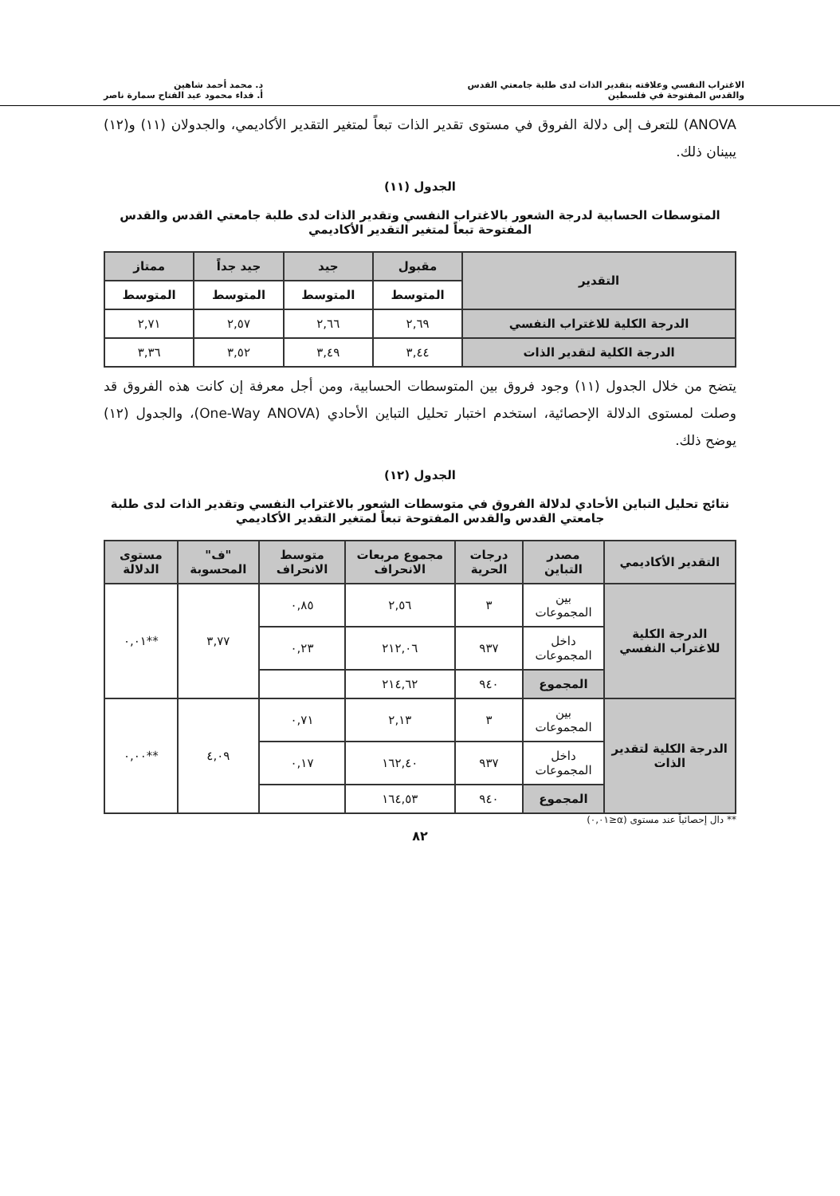الاغتراب النفسي وعلاقته بتقدير الذات لدى طلبة جامعتي القدس
والقدس المفتوحة في فلسطين
د. محمد أحمد شاهين
أ. فداء محمود عبد الفتاح سمارة ناصر
ANOVA) للتعرف إلى دلالة الفروق في مستوى تقدير الذات تبعاً لمتغير التقدير الأكاديمي، والجدولان (١١) و(١٢) يبينان ذلك.
الجدول (١١)
المتوسطات الحسابية لدرجة الشعور بالاغتراب النفسي وتقدير الذات لدى طلبة جامعتي القدس والقدس المفتوحة تبعاً لمتغير التقدير الأكاديمي
| التقدير | مقبول | جيد | جيد جداً | ممتاز |
| --- | --- | --- | --- | --- |
| | المتوسط | المتوسط | المتوسط | المتوسط |
| الدرجة الكلية للاغتراب النفسي | ٢,٦٩ | ٢,٦٦ | ٢,٥٧ | ٢,٧١ |
| الدرجة الكلية لتقدير الذات | ٣,٤٤ | ٣,٤٩ | ٣,٥٢ | ٣,٣٦ |
يتضح من خلال الجدول (١١) وجود فروق بين المتوسطات الحسابية، ومن أجل معرفة إن كانت هذه الفروق قد وصلت لمستوى الدلالة الإحصائية، استخدم اختبار تحليل التباين الأحادي (One-Way ANOVA)، والجدول (١٢) يوضح ذلك.
الجدول (١٢)
نتائج تحليل التباين الأحادي لدلالة الفروق في متوسطات الشعور بالاغتراب النفسي وتقدير الذات لدى طلبة جامعتي القدس والقدس المفتوحة تبعاً لمتغير التقدير الأكاديمي
| التقدير الأكاديمي | مصدر التباين | درجات الحرية | مجموع مربعات الانحراف | متوسط الانحراف | "ف" المحسوبة | مستوى الدلالة |
| --- | --- | --- | --- | --- | --- | --- |
| الدرجة الكلية للاغتراب النفسي | بين المجموعات | ٣ | ٢,٥٦ | ٠,٨٥ | ٣,٧٧ | **٠,٠١ |
| | داخل المجموعات | ٩٣٧ | ٢١٢,٠٦ | ٠,٢٣ | | |
| | المجموع | ٩٤٠ | ٢١٤,٦٢ | | | |
| الدرجة الكلية لتقدير الذات | بين المجموعات | ٣ | ٢,١٣ | ٠,٧١ | ٤,٠٩ | **٠,٠٠ |
| | داخل المجموعات | ٩٣٧ | ١٦٢,٤٠ | ٠,١٧ | | |
| | المجموع | ٩٤٠ | ١٦٤,٥٣ | | | |
** دال إحصائياً عند مستوى (α≤٠,٠١)
٨٢